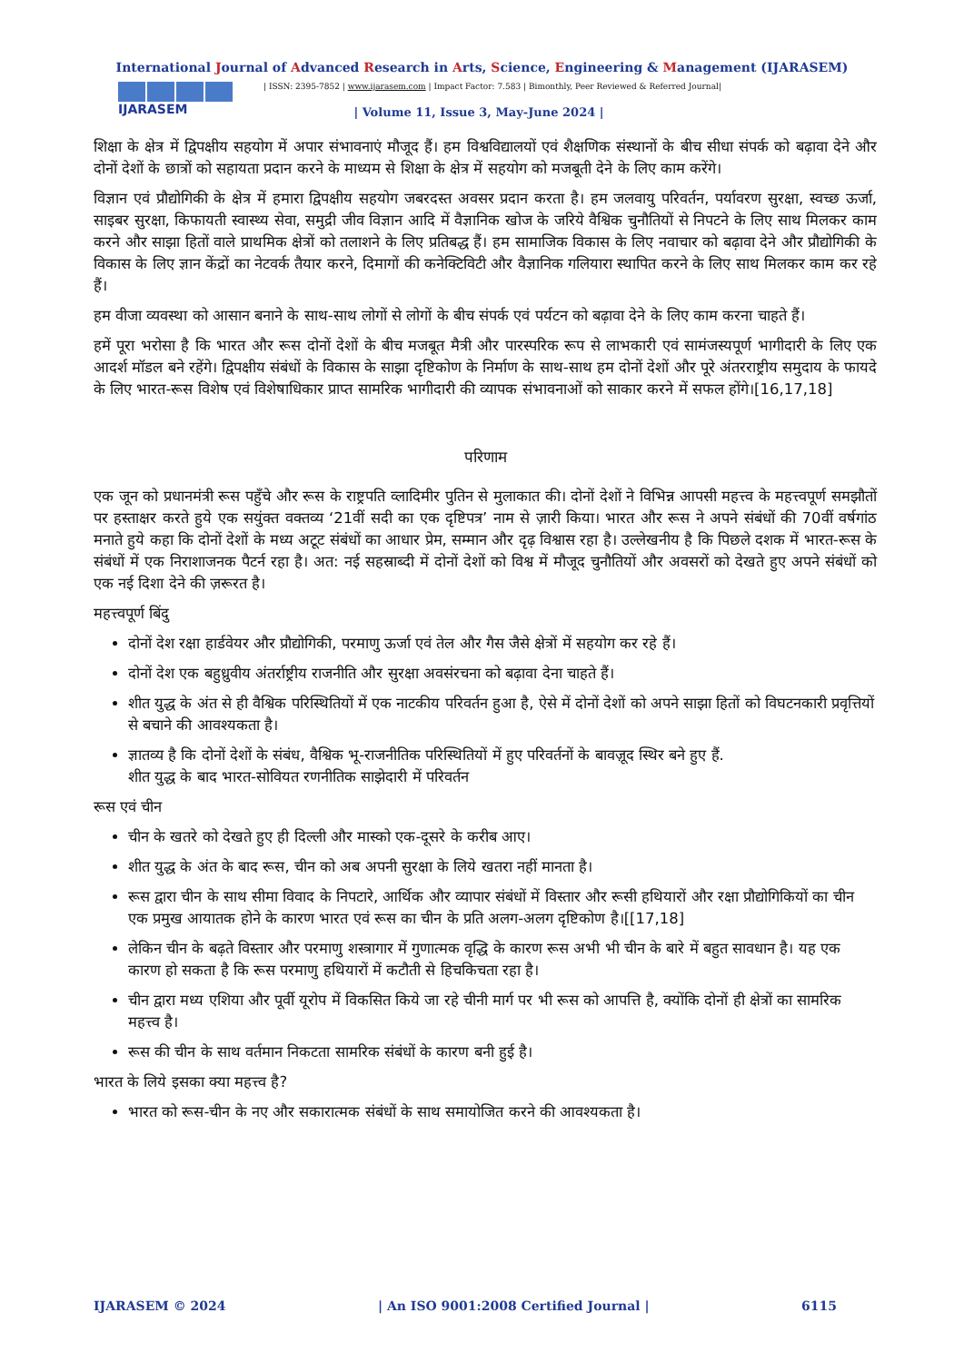International Journal of Advanced Research in Arts, Science, Engineering & Management (IJARASEM)
IJARASEM
| ISSN: 2395-7852 | www.ijarasem.com | Impact Factor: 7.583 | Bimonthly, Peer Reviewed & Referred Journal|
| Volume 11, Issue 3, May-June 2024 |
शिक्षा के क्षेत्र में द्विपक्षीय सहयोग में अपार संभावनाएं मौजूद हैं। हम विश्वविद्यालयों एवं शैक्षणिक संस्थानों के बीच सीधा संपर्क को बढ़ावा देने और दोनों देशों के छात्रों को सहायता प्रदान करने के माध्यम से शिक्षा के क्षेत्र में सहयोग को मजबूती देने के लिए काम करेंगे।
विज्ञान एवं प्रौद्योगिकी के क्षेत्र में हमारा द्विपक्षीय सहयोग जबरदस्त अवसर प्रदान करता है। हम जलवायु परिवर्तन, पर्यावरण सुरक्षा, स्वच्छ ऊर्जा, साइबर सुरक्षा, किफायती स्वास्थ्य सेवा, समुद्री जीव विज्ञान आदि में वैज्ञानिक खोज के जरिये वैश्विक चुनौतियों से निपटने के लिए साथ मिलकर काम करने और साझा हितों वाले प्राथमिक क्षेत्रों को तलाशने के लिए प्रतिबद्ध हैं। हम सामाजिक विकास के लिए नवाचार को बढ़ावा देने और प्रौद्योगिकी के विकास के लिए ज्ञान केंद्रों का नेटवर्क तैयार करने, दिमागों की कनेक्टिविटी और वैज्ञानिक गलियारा स्थापित करने के लिए साथ मिलकर काम कर रहे हैं।
हम वीजा व्यवस्था को आसान बनाने के साथ-साथ लोगों से लोगों के बीच संपर्क एवं पर्यटन को बढ़ावा देने के लिए काम करना चाहते हैं।
हमें पूरा भरोसा है कि भारत और रूस दोनों देशों के बीच मजबूत मैत्री और पारस्परिक रूप से लाभकारी एवं सामंजस्यपूर्ण भागीदारी के लिए एक आदर्श मॉडल बने रहेंगे। द्विपक्षीय संबंधों के विकास के साझा दृष्टिकोण के निर्माण के साथ-साथ हम दोनों देशों और पूरे अंतरराष्ट्रीय समुदाय के फायदे के लिए भारत-रूस विशेष एवं विशेषाधिकार प्राप्त सामरिक भागीदारी की व्यापक संभावनाओं को साकार करने में सफल होंगे।[16,17,18]
परिणाम
एक जून को प्रधानमंत्री रूस पहुँचे और रूस के राष्ट्रपति व्लादिमीर पुतिन से मुलाकात की। दोनों देशों ने विभिन्न आपसी महत्त्व के महत्त्वपूर्ण समझौतों पर हस्ताक्षर करते हुये एक सयुंक्त वक्तव्य ‘21वीं सदी का एक दृष्टिपत्र’ नाम से ज़ारी किया। भारत और रूस ने अपने संबंधों की 70वीं वर्षगांठ मनाते हुये कहा कि दोनों देशों के मध्य अटूट संबंधों का आधार प्रेम, सम्मान और दृढ़ विश्वास रहा है। उल्लेखनीय है कि पिछले दशक में भारत-रूस के संबंधों में एक निराशाजनक पैटर्न रहा है। अत: नई सहस्राब्दी में दोनों देशों को विश्व में मौजूद चुनौतियों और अवसरों को देखते हुए अपने संबंधों को एक नई दिशा देने की ज़रूरत है।
महत्त्वपूर्ण बिंदु
दोनों देश रक्षा हार्डवेयर और प्रौद्योगिकी, परमाणु ऊर्जा एवं तेल और गैस जैसे क्षेत्रों में सहयोग कर रहे हैं।
दोनों देश एक बहुध्रुवीय अंतर्राष्ट्रीय राजनीति और सुरक्षा अवसंरचना को बढ़ावा देना चाहते हैं।
शीत युद्ध के अंत से ही वैश्विक परिस्थितियों में एक नाटकीय परिवर्तन हुआ है, ऐसे में दोनों देशों को अपने साझा हितों को विघटनकारी प्रवृत्तियों से बचाने की आवश्यकता है।
ज्ञातव्य है कि दोनों देशों के संबंध, वैश्विक भू-राजनीतिक परिस्थितियों में हुए परिवर्तनों के बावज़ूद स्थिर बने हुए हैं.
शीत युद्ध के बाद भारत-सोवियत रणनीतिक साझेदारी में परिवर्तन
रूस एवं चीन
चीन के खतरे को देखते हुए ही दिल्ली और मास्को एक-दूसरे के करीब आए।
शीत युद्ध के अंत के बाद रूस, चीन को अब अपनी सुरक्षा के लिये खतरा नहीं मानता है।
रूस द्वारा चीन के साथ सीमा विवाद के निपटारे, आर्थिक और व्यापार संबंधों में विस्तार और रूसी हथियारों और रक्षा प्रौद्योगिकियों का चीन एक प्रमुख आयातक होने के कारण भारत एवं रूस का चीन के प्रति अलग-अलग दृष्टिकोण है।[[17,18]
लेकिन चीन के बढ़ते विस्तार और परमाणु शस्त्रागार में गुणात्मक वृद्धि के कारण रूस अभी भी चीन के बारे में बहुत सावधान है। यह एक कारण हो सकता है कि रूस परमाणु हथियारों में कटौती से हिचकिचता रहा है।
चीन द्वारा मध्य एशिया और पूर्वी यूरोप में विकसित किये जा रहे चीनी मार्ग पर भी रूस को आपत्ति है, क्योंकि दोनों ही क्षेत्रों का सामरिक महत्त्व है।
रूस की चीन के साथ वर्तमान निकटता सामरिक संबंधों के कारण बनी हुई है।
भारत के लिये इसका क्या महत्त्व है?
भारत को रूस-चीन के नए और सकारात्मक संबंधों के साथ समायोजित करने की आवश्यकता है।
IJARASEM © 2024 | An ISO 9001:2008 Certified Journal | 6115